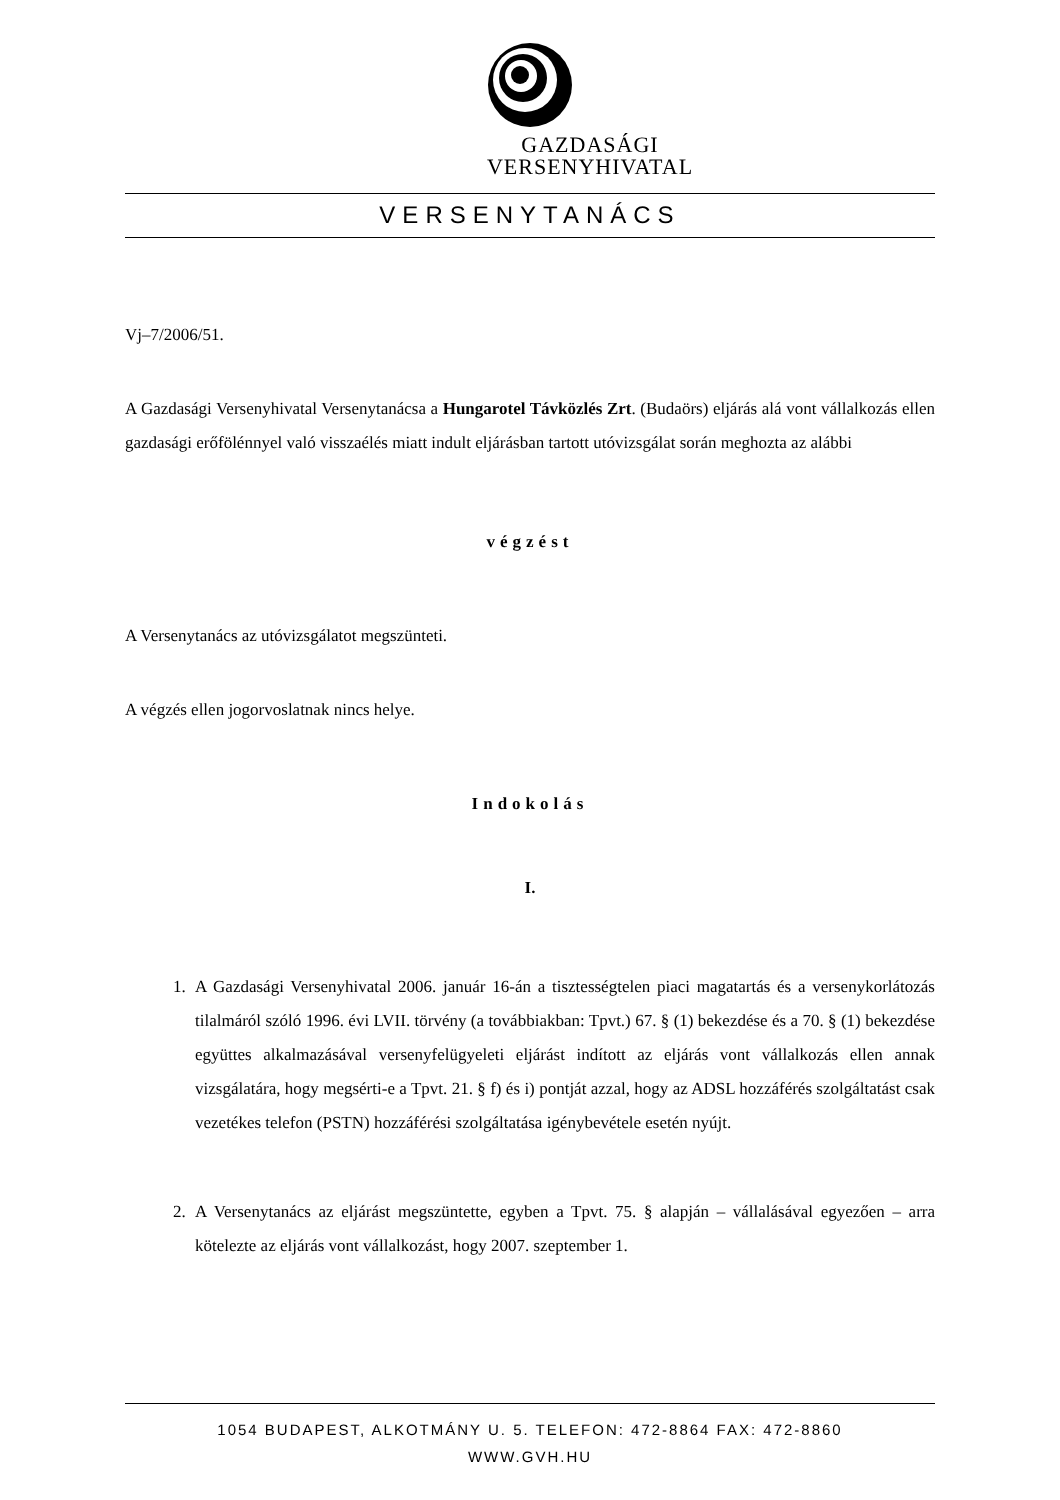GAZDASÁGI
VERSENYHIVATAL
VERSENYTANÁCS
Vj–7/2006/51.
A Gazdasági Versenyhivatal Versenytanácsa a Hungarotel Távközlés Zrt. (Budaörs) eljárás alá vont vállalkozás ellen gazdasági erőfölénnyel való visszaélés miatt indult eljárásban tartott utóvizsgálat során meghozta az alábbi
végzést
A Versenytanács az utóvizsgálatot megszünteti.
A végzés ellen jogorvoslatnak nincs helye.
Indokolás
I.
1. A Gazdasági Versenyhivatal 2006. január 16-án a tisztességtelen piaci magatartás és a versenykorlátozás tilalmáról szóló 1996. évi LVII. törvény (a továbbiakban: Tpvt.) 67. § (1) bekezdése és a 70. § (1) bekezdése együttes alkalmazásával versenyfelügyeleti eljárást indított az eljárás vont vállalkozás ellen annak vizsgálatára, hogy megsérti-e a Tpvt. 21. § f) és i) pontját azzal, hogy az ADSL hozzáférés szolgáltatást csak vezetékes telefon (PSTN) hozzáférési szolgáltatása igénybevétele esetén nyújt.
2. A Versenytanács az eljárást megszüntette, egyben a Tpvt. 75. § alapján – vállalásával egyezően – arra kötelezte az eljárás vont vállalkozást, hogy 2007. szeptember 1.
1054 BUDAPEST, ALKOTMÁNY U. 5. TELEFON: 472-8864 FAX: 472-8860
WWW.GVH.HU